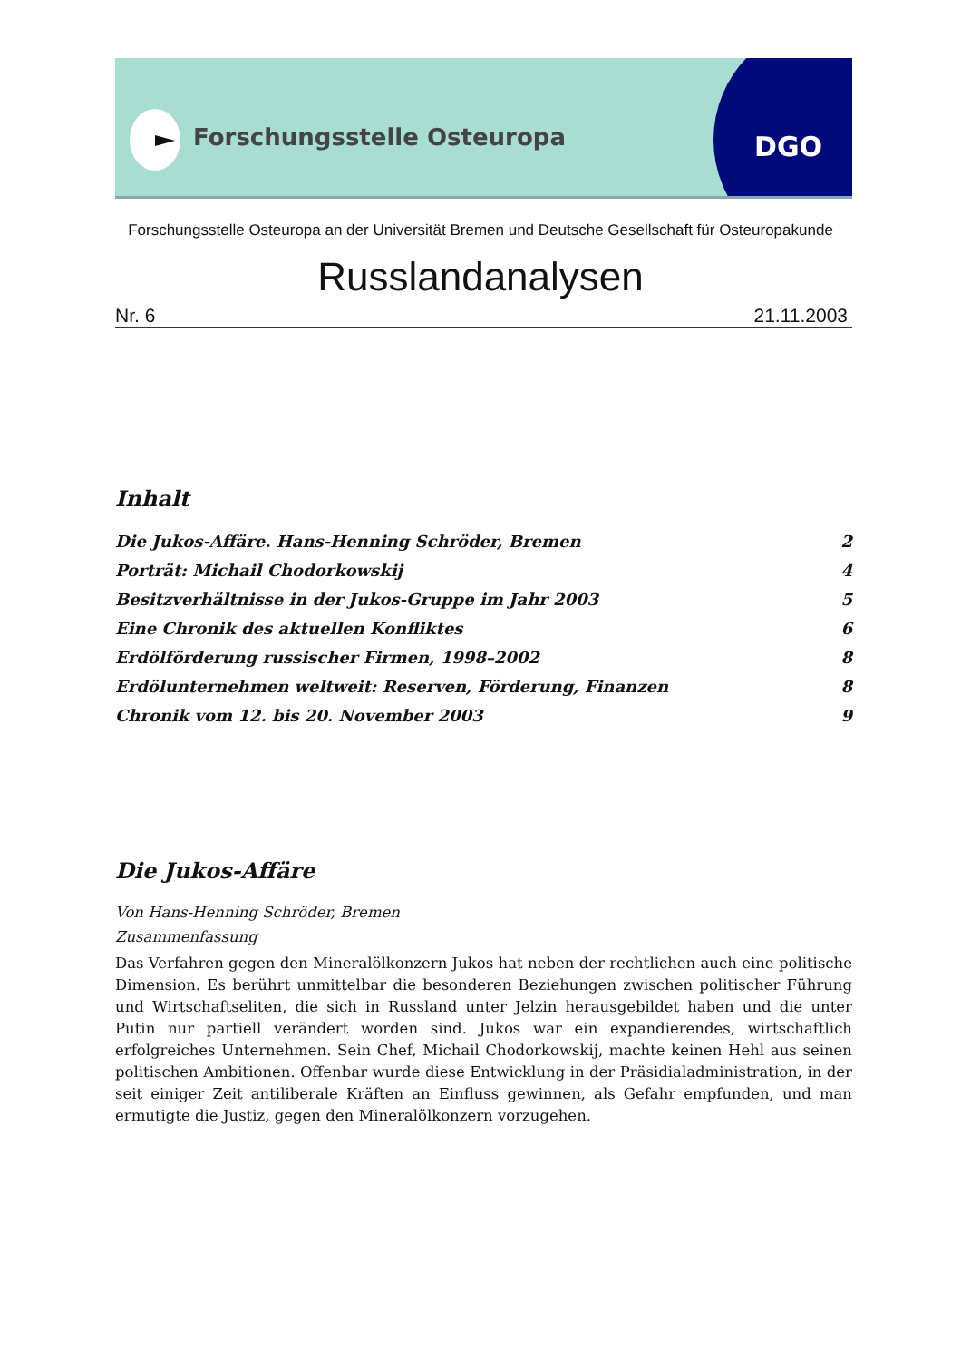Forschungsstelle Osteuropa DGO
Forschungsstelle Osteuropa an der Universität Bremen und Deutsche Gesellschaft für Osteuropakunde
Russlandanalysen
Nr. 6 21.11.2003
Inhalt
Die Jukos-Affäre. Hans-Henning Schröder, Bremen 2
Porträt: Michail Chodorkowskij 4
Besitzverhältnisse in der Jukos-Gruppe im Jahr 2003 5
Eine Chronik des aktuellen Konfliktes 6
Erdölförderung russischer Firmen, 1998–2002 8
Erdölunternehmen weltweit: Reserven, Förderung, Finanzen 8
Chronik vom 12. bis 20. November 2003 9
Die Jukos-Affäre
Von Hans-Henning Schröder, Bremen
Zusammenfassung
Das Verfahren gegen den Mineralölkonzern Jukos hat neben der rechtlichen auch eine politische Dimension. Es berührt unmittelbar die besonderen Beziehungen zwischen politischer Führung und Wirtschaftseliten, die sich in Russland unter Jelzin herausgebildet haben und die unter Putin nur partiell verändert worden sind. Jukos war ein expandierendes, wirtschaftlich erfolgreiches Unternehmen. Sein Chef, Michail Chodorkowskij, machte keinen Hehl aus seinen politischen Ambitionen. Offenbar wurde diese Entwicklung in der Präsidialadministration, in der seit einiger Zeit antiliberale Kräften an Einfluss gewinnen, als Gefahr empfunden, und man ermutigte die Justiz, gegen den Mineralölkonzern vorzugehen.